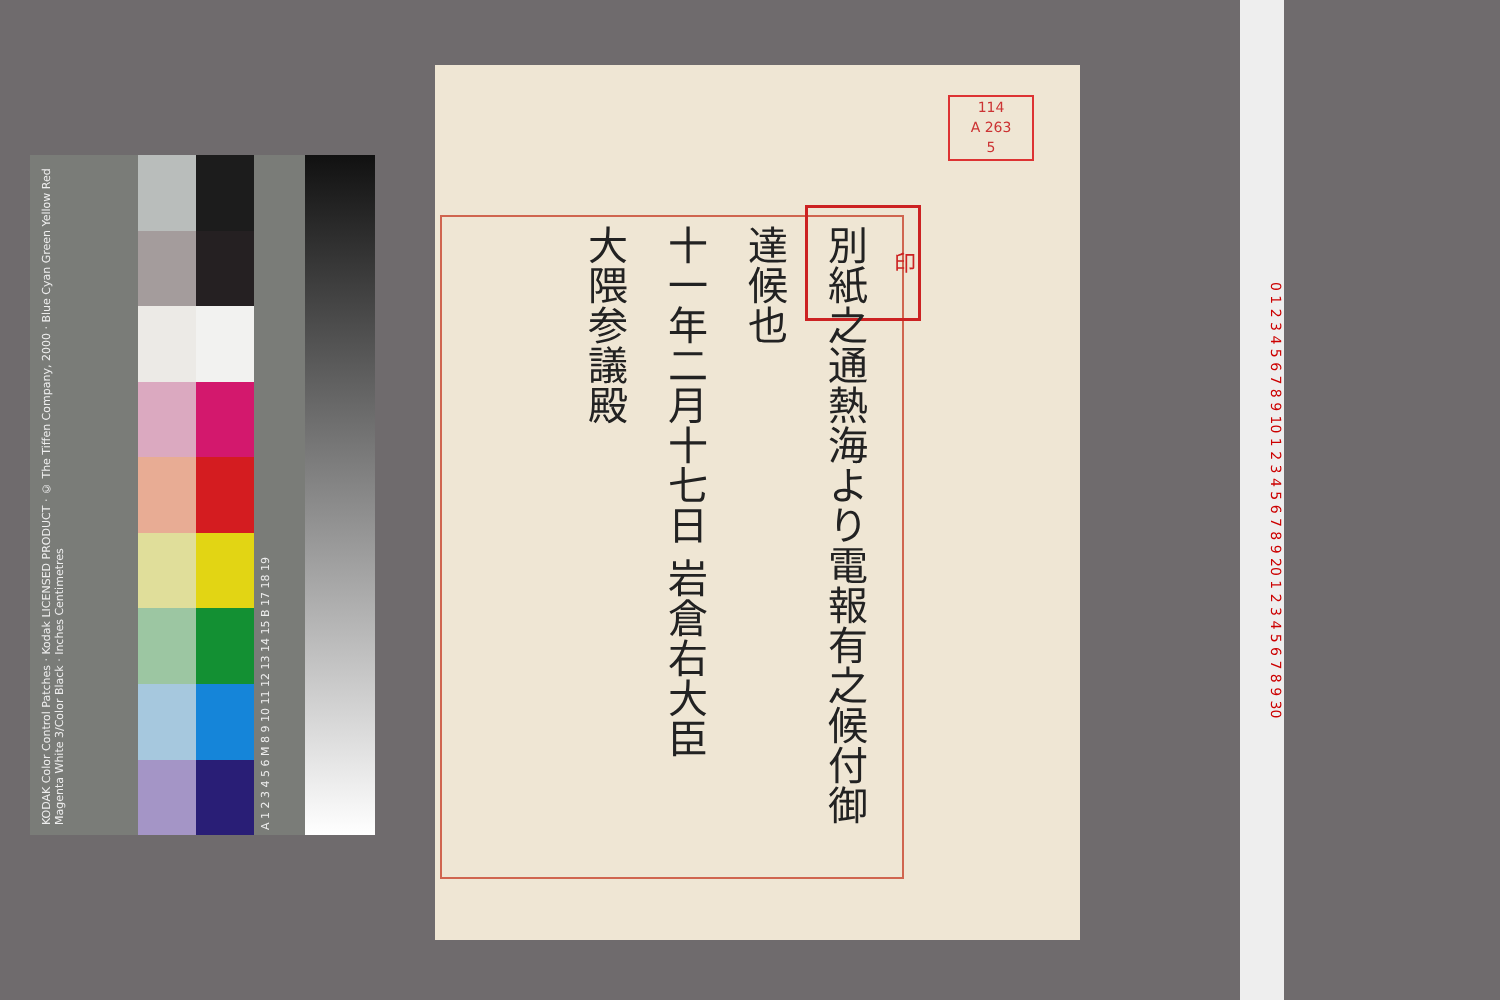KODAK Color Control Patches · Kodak LICENSED PRODUCT · © The Tiffen Company, 2000 · Blue Cyan Green Yellow Red Magenta White 3/Color Black · Inches Centimetres
A 1 2 3 4 5 6 M 8 9 10 11 12 13 14 15 B 17 18 19
114
A 263
5
印
別紙之通熱海より電報有之候付御達候也
十一年二月十七日 岩倉右大臣
大隈参議殿
0 1 2 3 4 5 6 7 8 9 10 1 2 3 4 5 6 7 8 9 20 1 2 3 4 5 6 7 8 9 30